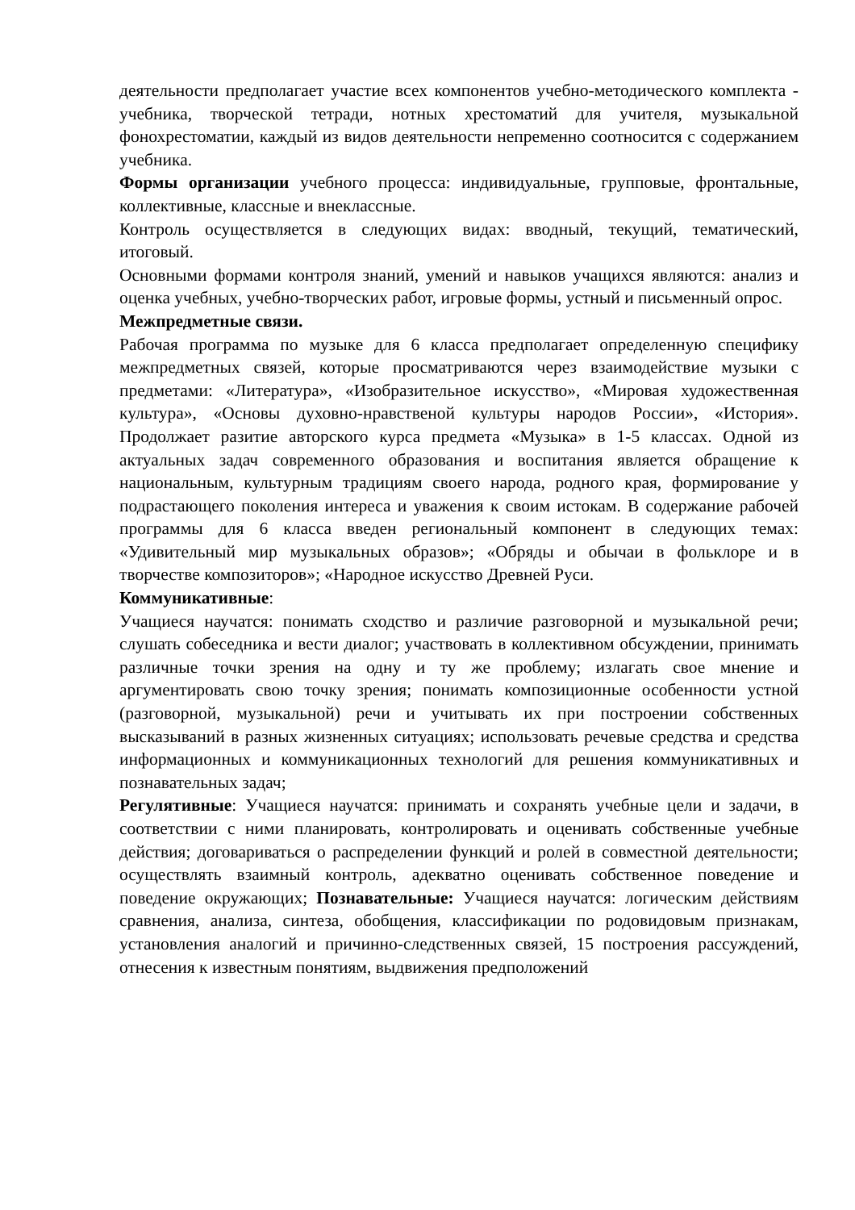деятельности предполагает участие всех компонентов учебно-методического комплекта - учебника, творческой тетради, нотных хрестоматий для учителя, музыкальной фонохрестоматии, каждый из видов деятельности непременно соотносится с содержанием учебника.
Формы организации учебного процесса: индивидуальные, групповые, фронтальные, коллективные, классные и внеклассные.
Контроль осуществляется в следующих видах: вводный, текущий, тематический, итоговый.
Основными формами контроля знаний, умений и навыков учащихся являются: анализ и оценка учебных, учебно-творческих работ, игровые формы, устный и письменный опрос.
Межпредметные связи.
Рабочая программа по музыке для 6 класса предполагает определенную специфику межпредметных связей, которые просматриваются через взаимодействие музыки с предметами: «Литература», «Изобразительное искусство», «Мировая художественная культура», «Основы духовно-нравственой культуры народов России», «История». Продолжает разитие авторского курса предмета «Музыка» в 1-5 классах. Одной из актуальных задач современного образования и воспитания является обращение к национальным, культурным традициям своего народа, родного края, формирование у подрастающего поколения интереса и уважения к своим истокам. В содержание рабочей программы для 6 класса введен региональный компонент в следующих темах: «Удивительный мир музыкальных образов»; «Обряды и обычаи в фольклоре и в творчестве композиторов»; «Народное искусство Древней Руси.
Коммуникативные:
Учащиеся научатся: понимать сходство и различие разговорной и музыкальной речи; слушать собеседника и вести диалог; участвовать в коллективном обсуждении, принимать различные точки зрения на одну и ту же проблему; излагать свое мнение и аргументировать свою точку зрения; понимать композиционные особенности устной (разговорной, музыкальной) речи и учитывать их при построении собственных высказываний в разных жизненных ситуациях; использовать речевые средства и средства информационных и коммуникационных технологий для решения коммуникативных и познавательных задач;
Регулятивные: Учащиеся научатся: принимать и сохранять учебные цели и задачи, в соответствии с ними планировать, контролировать и оценивать собственные учебные действия; договариваться о распределении функций и ролей в совместной деятельности; осуществлять взаимный контроль, адекватно оценивать собственное поведение и поведение окружающих; Познавательные: Учащиеся научатся: логическим действиям сравнения, анализа, синтеза, обобщения, классификации по родовидовым признакам, установления аналогий и причинно-следственных связей, 15 построения рассуждений, отнесения к известным понятиям, выдвижения предположений